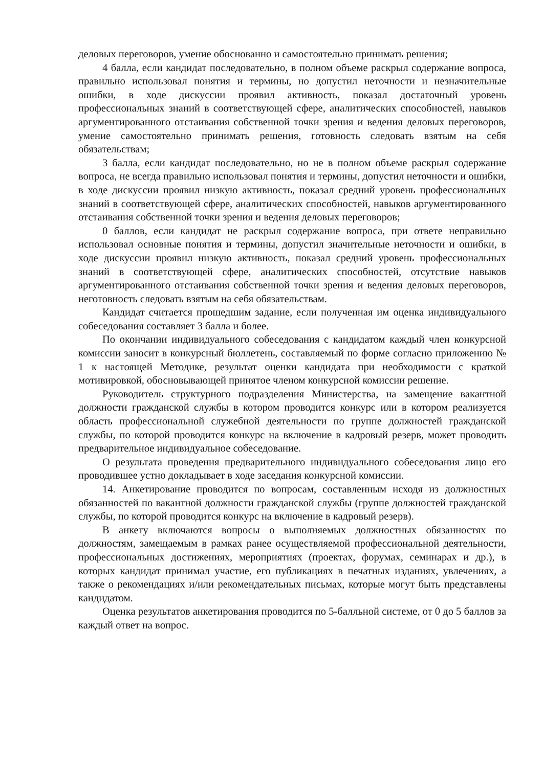деловых переговоров, умение обоснованно и самостоятельно принимать решения;
4 балла, если кандидат последовательно, в полном объеме раскрыл содержание вопроса, правильно использовал понятия и термины, но допустил неточности и незначительные ошибки, в ходе дискуссии проявил активность, показал достаточный уровень профессиональных знаний в соответствующей сфере, аналитических способностей, навыков аргументированного отстаивания собственной точки зрения и ведения деловых переговоров, умение самостоятельно принимать решения, готовность следовать взятым на себя обязательствам;
3 балла, если кандидат последовательно, но не в полном объеме раскрыл содержание вопроса, не всегда правильно использовал понятия и термины, допустил неточности и ошибки, в ходе дискуссии проявил низкую активность, показал средний уровень профессиональных знаний в соответствующей сфере, аналитических способностей, навыков аргументированного отстаивания собственной точки зрения и ведения деловых переговоров;
0 баллов, если кандидат не раскрыл содержание вопроса, при ответе неправильно использовал основные понятия и термины, допустил значительные неточности и ошибки, в ходе дискуссии проявил низкую активность, показал средний уровень профессиональных знаний в соответствующей сфере, аналитических способностей, отсутствие навыков аргументированного отстаивания собственной точки зрения и ведения деловых переговоров, неготовность следовать взятым на себя обязательствам.
Кандидат считается прошедшим задание, если полученная им оценка индивидуального собеседования составляет 3 балла и более.
По окончании индивидуального собеседования с кандидатом каждый член конкурсной комиссии заносит в конкурсный бюллетень, составляемый по форме согласно приложению № 1 к настоящей Методике, результат оценки кандидата при необходимости с краткой мотивировкой, обосновывающей принятое членом конкурсной комиссии решение.
Руководитель структурного подразделения Министерства, на замещение вакантной должности гражданской службы в котором проводится конкурс или в котором реализуется область профессиональной служебной деятельности по группе должностей гражданской службы, по которой проводится конкурс на включение в кадровый резерв, может проводить предварительное индивидуальное собеседование.
О результата проведения предварительного индивидуального собеседования лицо его проводившее устно докладывает в ходе заседания конкурсной комиссии.
14. Анкетирование проводится по вопросам, составленным исходя из должностных обязанностей по вакантной должности гражданской службы (группе должностей гражданской службы, по которой проводится конкурс на включение в кадровый резерв).
В анкету включаются вопросы о выполняемых должностных обязанностях по должностям, замещаемым в рамках ранее осуществляемой профессиональной деятельности, профессиональных достижениях, мероприятиях (проектах, форумах, семинарах и др.), в которых кандидат принимал участие, его публикациях в печатных изданиях, увлечениях, а также о рекомендациях и/или рекомендательных письмах, которые могут быть представлены кандидатом.
Оценка результатов анкетирования проводится по 5-балльной системе, от 0 до 5 баллов за каждый ответ на вопрос.